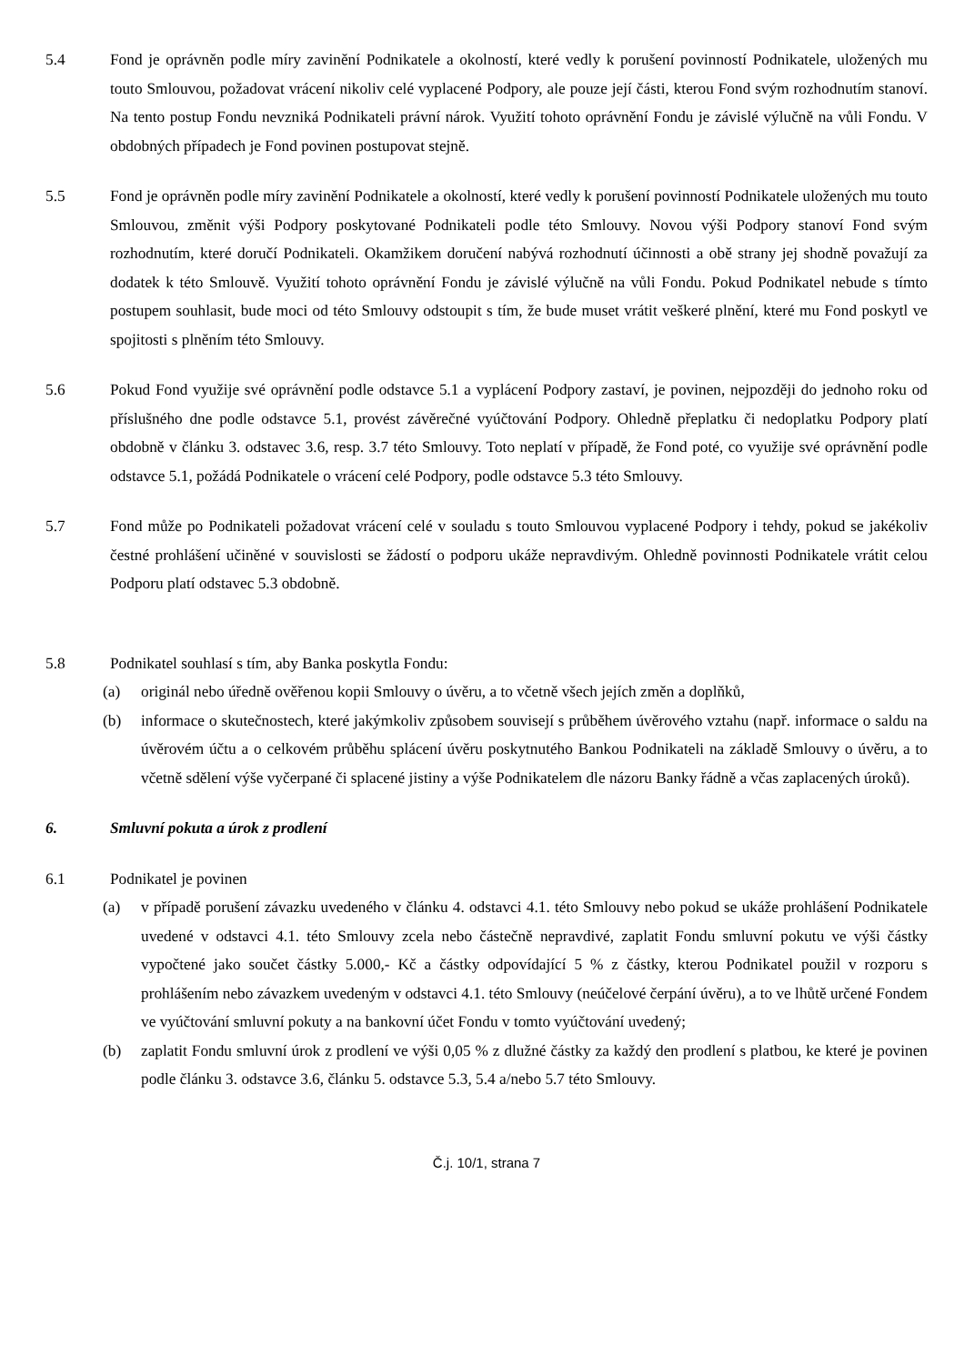5.4 Fond je oprávněn podle míry zavinění Podnikatele a okolností, které vedly k porušení povinností Podnikatele, uložených mu touto Smlouvou, požadovat vrácení nikoliv celé vyplacené Podpory, ale pouze její části, kterou Fond svým rozhodnutím stanoví. Na tento postup Fondu nevzniká Podnikateli právní nárok. Využití tohoto oprávnění Fondu je závislé výlučně na vůli Fondu. V obdobných případech je Fond povinen postupovat stejně.
5.5 Fond je oprávněn podle míry zavinění Podnikatele a okolností, které vedly k porušení povinností Podnikatele uložených mu touto Smlouvou, změnit výši Podpory poskytované Podnikateli podle této Smlouvy. Novou výši Podpory stanoví Fond svým rozhodnutím, které doručí Podnikateli. Okamžikem doručení nabývá rozhodnutí účinnosti a obě strany jej shodně považují za dodatek k této Smlouvě. Využití tohoto oprávnění Fondu je závislé výlučně na vůli Fondu. Pokud Podnikatel nebude s tímto postupem souhlasit, bude moci od této Smlouvy odstoupit s tím, že bude muset vrátit veškeré plnění, které mu Fond poskytl ve spojitosti s plněním této Smlouvy.
5.6 Pokud Fond využije své oprávnění podle odstavce 5.1 a vyplácení Podpory zastaví, je povinen, nejpozději do jednoho roku od příslušného dne podle odstavce 5.1, provést závěrečné vyúčtování Podpory. Ohledně přeplatku či nedoplatku Podpory platí obdobně v článku 3. odstavec 3.6, resp. 3.7 této Smlouvy. Toto neplatí v případě, že Fond poté, co využije své oprávnění podle odstavce 5.1, požádá Podnikatele o vrácení celé Podpory, podle odstavce 5.3 této Smlouvy.
5.7 Fond může po Podnikateli požadovat vrácení celé v souladu s touto Smlouvou vyplacené Podpory i tehdy, pokud se jakékoliv čestné prohlášení učiněné v souvislosti se žádostí o podporu ukáže nepravdivým. Ohledně povinnosti Podnikatele vrátit celou Podporu platí odstavec 5.3 obdobně.
5.8 Podnikatel souhlasí s tím, aby Banka poskytla Fondu:
(a) originál nebo úředně ověřenou kopii Smlouvy o úvěru, a to včetně všech jejích změn a doplňků,
(b) informace o skutečnostech, které jakýmkoliv způsobem souvisejí s průběhem úvěrového vztahu (např. informace o saldu na úvěrovém účtu a o celkovém průběhu splácení úvěru poskytnutého Bankou Podnikateli na základě Smlouvy o úvěru, a to včetně sdělení výše vyčerpané či splacené jistiny a výše Podnikatelem dle názoru Banky řádně a včas zaplacených úroků).
6. Smluvní pokuta a úrok z prodlení
6.1 Podnikatel je povinen
(a) v případě porušení závazku uvedeného v článku 4. odstavci 4.1. této Smlouvy nebo pokud se ukáže prohlášení Podnikatele uvedené v odstavci 4.1. této Smlouvy zcela nebo částečně nepravdivé, zaplatit Fondu smluvní pokutu ve výši částky vypočtené jako součet částky 5.000,- Kč a částky odpovídající 5 % z částky, kterou Podnikatel použil v rozporu s prohlášením nebo závazkem uvedeným v odstavci 4.1. této Smlouvy (neúčelové čerpání úvěru), a to ve lhůtě určené Fondem ve vyúčtování smluvní pokuty a na bankovní účet Fondu v tomto vyúčtování uvedený;
(b) zaplatit Fondu smluvní úrok z prodlení ve výši 0,05 % z dlužné částky za každý den prodlení s platbou, ke které je povinen podle článku 3. odstavce 3.6, článku 5. odstavce 5.3, 5.4 a/nebo 5.7 této Smlouvy.
Č.j. 10/1, strana 7